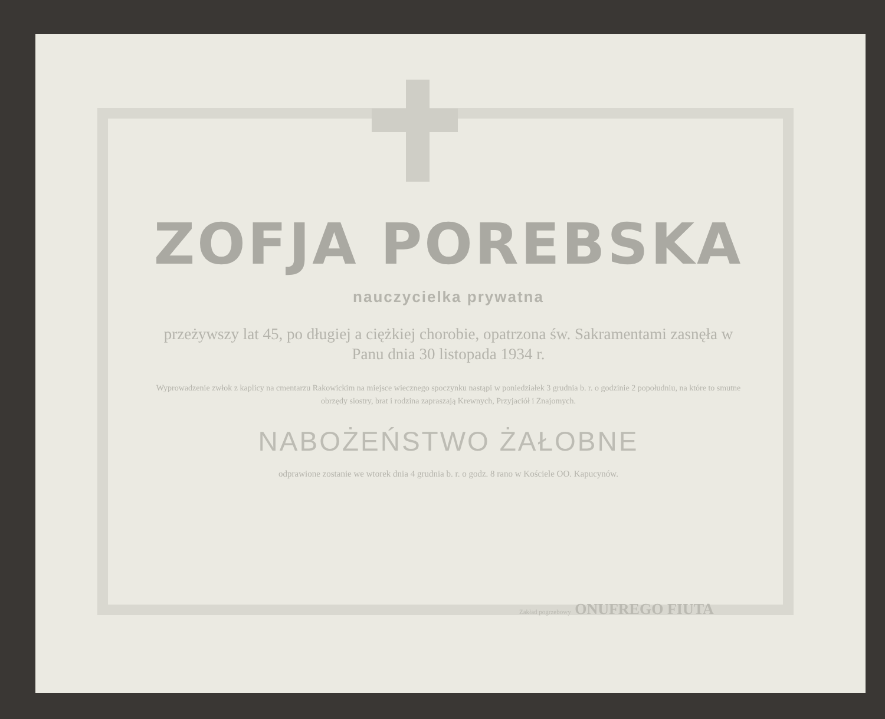ZOFJA POREBSKA
nauczycielka prywatna
przeżywszy lat 45, po długiej a ciężkiej chorobie, opatrzona św. Sakramentami zasnęła w Panu dnia 30 listopada 1934 r.
Wyprowadzenie zwłok z kaplicy na cmentarzu Rakowickim na miejsce wiecznego spoczynku nastąpi w poniedziałek 3 grudnia b. r. o godzinie 2 popołudniu, na które to smutne obrzędy siostry, brat i rodzina zapraszają Krewnych, Przyjaciół i Znajomych.
NABOŻEŃSTWO ŻAŁOBNE
odprawione zostanie we wtorek dnia 4 grudnia b. r. o godz. 8 rano w Kościele OO. Kapucynów.
Zakład pogrzebowy ONUFREGO FIUTA